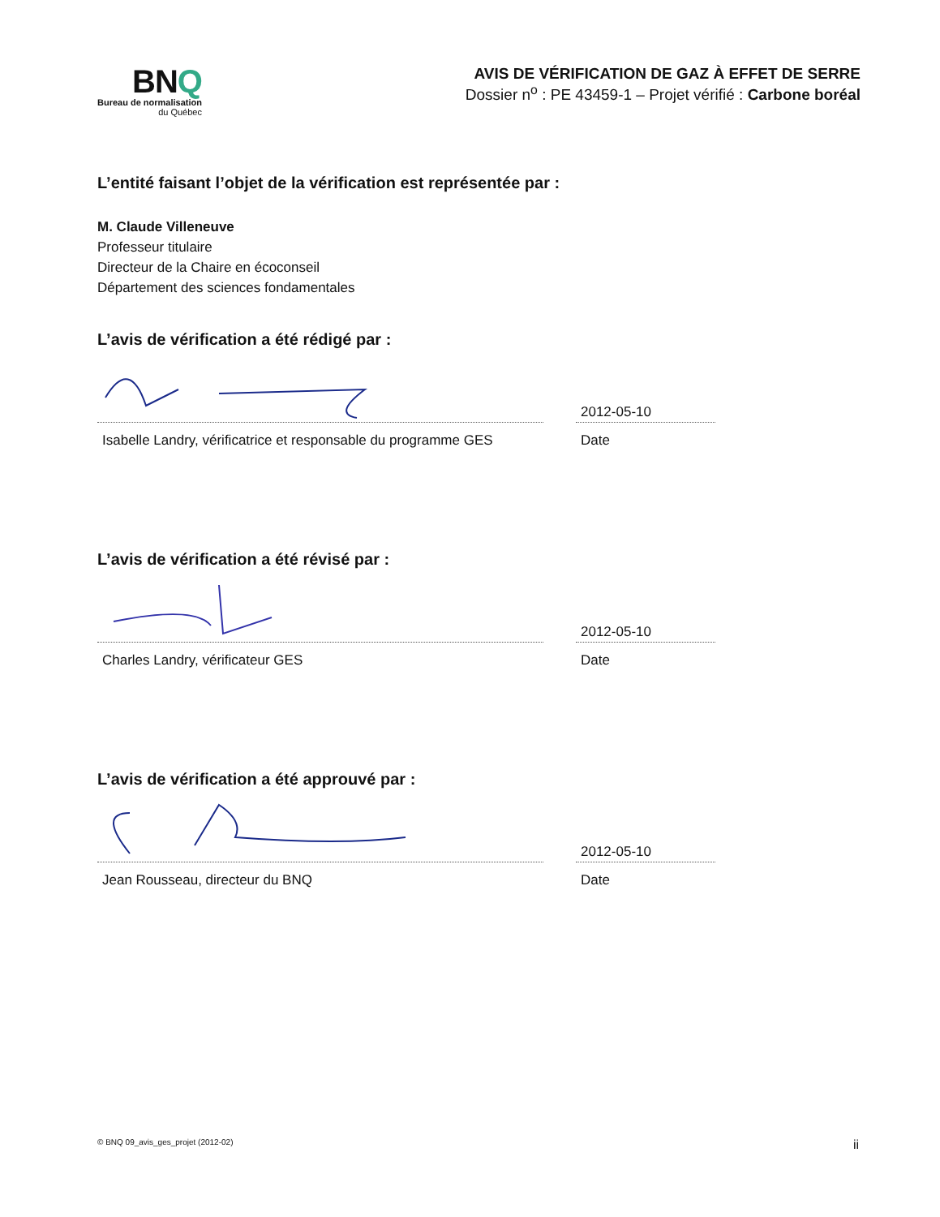BNQ
Bureau de normalisation
du Québec
AVIS DE VÉRIFICATION DE GAZ À EFFET DE SERRE
Dossier n<sup>o</sup> : PE 43459-1 – Projet vérifié : Carbone boréal
L’entité faisant l’objet de la vérification est représentée par :
M. Claude Villeneuve
Professeur titulaire
Directeur de la Chaire en écoconseil
Département des sciences fondamentales
L’avis de vérification a été rédigé par :
Isabelle Landry, vérificatrice et responsable du programme GES
2012-05-10
Date
L’avis de vérification a été révisé par :
Charles Landry, vérificateur GES
2012-05-10
Date
L’avis de vérification a été approuvé par :
Jean Rousseau, directeur du BNQ
2012-05-10
Date
© BNQ 09_avis_ges_projet (2012-02) ii